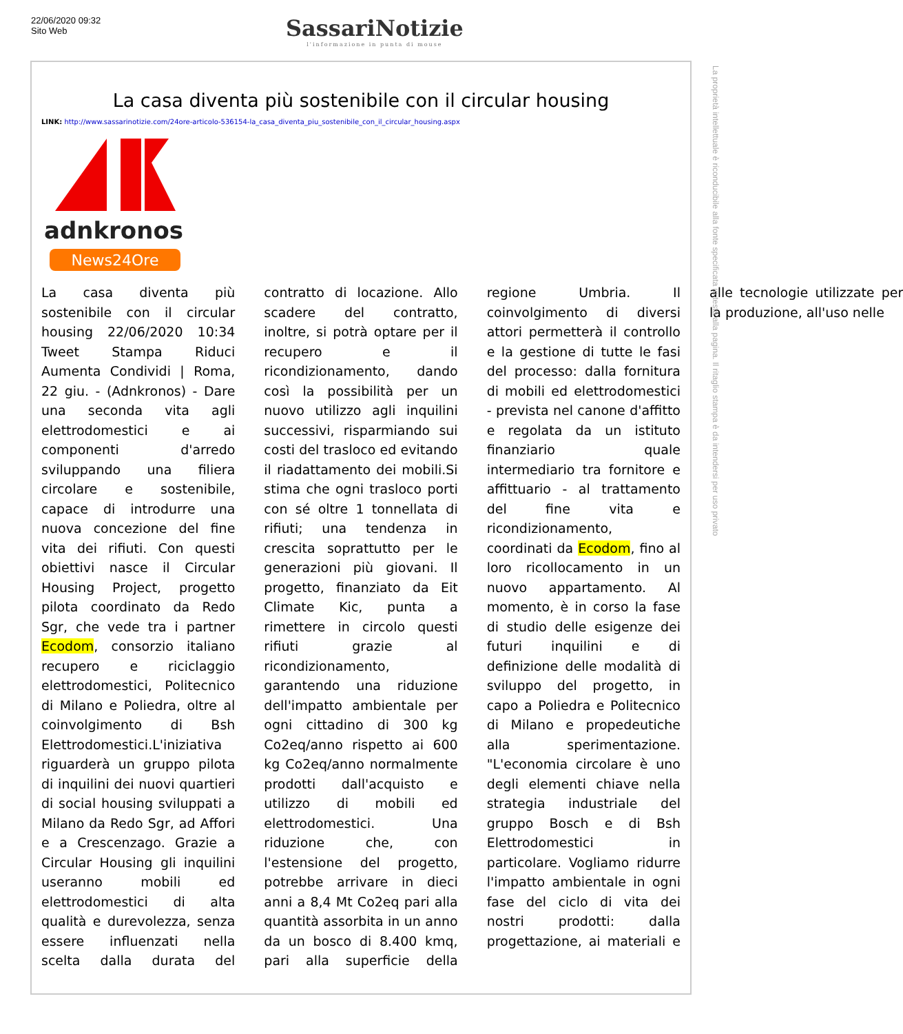22/06/2020 09:32
Sito Web
SassariNotizie
l'informazione in punta di mouse
La casa diventa più sostenibile con il circular housing
LINK: http://www.sassarinotizie.com/24ore-articolo-536154-la_casa_diventa_piu_sostenibile_con_il_circular_housing.aspx
adnkronos
News24Ore
La casa diventa più sostenibile con il circular housing 22/06/2020 10:34 Tweet Stampa Riduci Aumenta Condividi | Roma, 22 giu. - (Adnkronos) - Dare una seconda vita agli elettrodomestici e ai componenti d'arredo sviluppando una filiera circolare e sostenibile, capace di introdurre una nuova concezione del fine vita dei rifiuti. Con questi obiettivi nasce il Circular Housing Project, progetto pilota coordinato da Redo Sgr, che vede tra i partner Ecodom, consorzio italiano recupero e riciclaggio elettrodomestici, Politecnico di Milano e Poliedra, oltre al coinvolgimento di Bsh Elettrodomestici.L'iniziativa riguarderà un gruppo pilota di inquilini dei nuovi quartieri di social housing sviluppati a Milano da Redo Sgr, ad Affori e a Crescenzago. Grazie a Circular Housing gli inquilini useranno mobili ed elettrodomestici di alta qualità e durevolezza, senza essere influenzati nella scelta dalla durata del contratto di locazione. Allo scadere del contratto, inoltre, si potrà optare per il recupero e il ricondizionamento, dando così la possibilità per un nuovo utilizzo agli inquilini successivi, risparmiando sui costi del trasloco ed evitando il riadattamento dei mobili.Si stima che ogni trasloco porti con sé oltre 1 tonnellata di rifiuti; una tendenza in crescita soprattutto per le generazioni più giovani. Il progetto, finanziato da Eit Climate Kic, punta a rimettere in circolo questi rifiuti grazie al ricondizionamento, garantendo una riduzione dell'impatto ambientale per ogni cittadino di 300 kg Co2eq/anno rispetto ai 600 kg Co2eq/anno normalmente prodotti dall'acquisto e utilizzo di mobili ed elettrodomestici. Una riduzione che, con l'estensione del progetto, potrebbe arrivare in dieci anni a 8,4 Mt Co2eq pari alla quantità assorbita in un anno da un bosco di 8.400 kmq, pari alla superficie della regione Umbria. Il coinvolgimento di diversi attori permetterà il controllo e la gestione di tutte le fasi del processo: dalla fornitura di mobili ed elettrodomestici - prevista nel canone d'affitto e regolata da un istituto finanziario quale intermediario tra fornitore e affittuario - al trattamento del fine vita e ricondizionamento, coordinati da Ecodom, fino al loro ricollocamento in un nuovo appartamento. Al momento, è in corso la fase di studio delle esigenze dei futuri inquilini e di definizione delle modalità di sviluppo del progetto, in capo a Poliedra e Politecnico di Milano e propedeutiche alla sperimentazione. "L'economia circolare è uno degli elementi chiave nella strategia industriale del gruppo Bosch e di Bsh Elettrodomestici in particolare. Vogliamo ridurre l'impatto ambientale in ogni fase del ciclo di vita dei nostri prodotti: dalla progettazione, ai materiali e alle tecnologie utilizzate per la produzione, all'uso nelle
La proprietà intellettuale è riconducibile alla fonte specificata in testa alla pagina. Il ritaglio stampa è da intendersi per uso privato